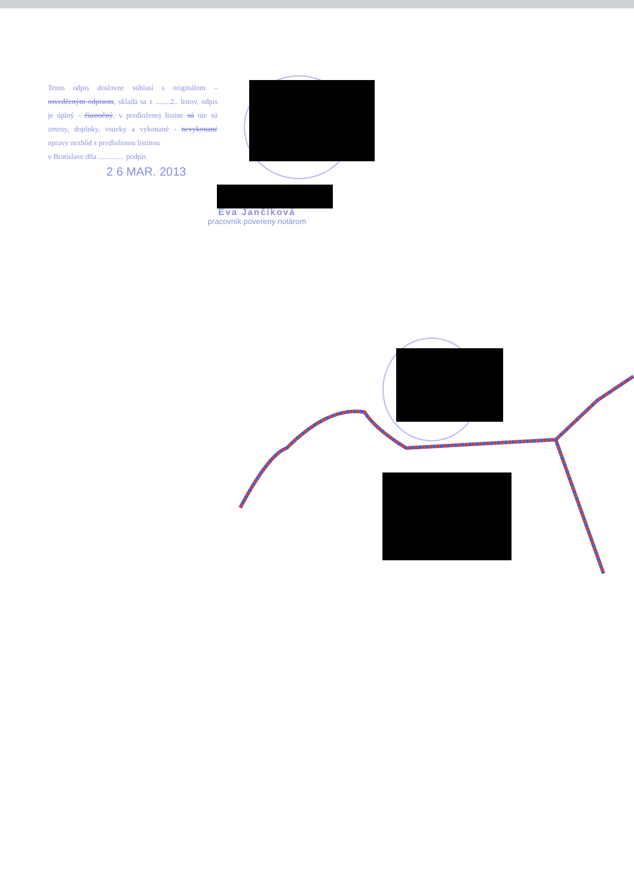Tento odpis doslovne súhlasí s originálom – osvedčeným odpisom, skladá sa z ........2.. listov, odpis je úplný - čiastočný, v predloženej listine sú nie sú zmeny, doplnky, vsuvky a vykonané - nevykonané opravy nezhôd s predloženou listinou
v Bratislave dňa .............. podpis
2 6 MAR. 2013
Eva Jančíková
pracovník poverený notárom